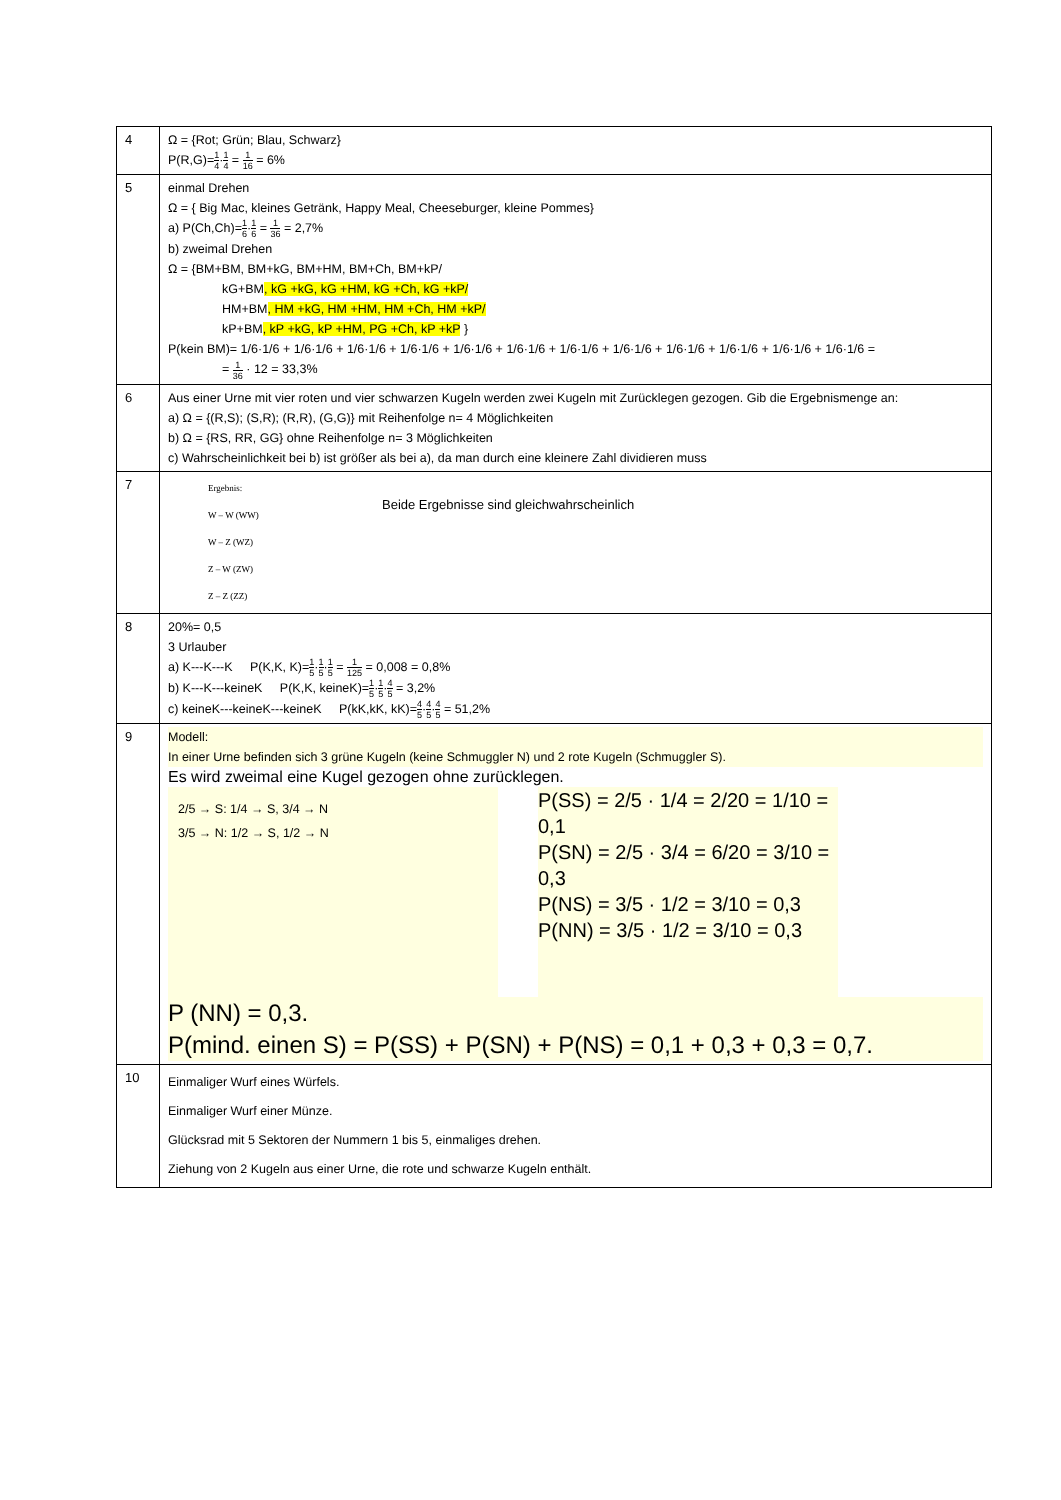| 4 | Ω = {Rot; Grün; Blau, Schwarz} P(R,G)= 1 4 · 1 4 = 1 16 = 6% |
| 5 | einmal Drehen Ω = { Big Mac, kleines Getränk, Happy Meal, Cheeseburger, kleine Pommes} a) P(Ch,Ch)= 1 6 · 1 6 = 1 36 = 2,7% b) zweimal Drehen Ω = {BM+BM, BM+kG, BM+HM, BM+Ch, BM+kP/ kG+BM , kG +kG, kG +HM, kG +Ch, kG +kP/ HM+BM , HM +kG, HM +HM, HM +Ch, HM +kP/ kP+BM , kP +kG, kP +HM, PG +Ch, kP +kP } P(kein BM)= 1/6·1/6 + 1/6·1/6 + 1/6·1/6 + 1/6·1/6 + 1/6·1/6 + 1/6·1/6 + 1/6·1/6 + 1/6·1/6 + 1/6·1/6 + 1/6·1/6 + 1/6·1/6 + 1/6·1/6 = = 1 36 · 12 = 33,3% |
| 6 | Aus einer Urne mit vier roten und vier schwarzen Kugeln werden zwei Kugeln mit Zurücklegen gezogen. Gib die Ergebnismenge an: a) Ω = {(R,S); (S,R); (R,R), (G,G)} mit Reihenfolge n= 4 Möglichkeiten b) Ω = {RS, RR, GG} ohne Reihenfolge n= 3 Möglichkeiten c) Wahrscheinlichkeit bei b) ist größer als bei a), da man durch eine kleinere Zahl dividieren muss |
| 7 | Ergebnis: W – W (WW) W – Z (WZ) Z – W (ZW) Z – Z (ZZ) Beide Ergebnisse sind gleichwahrscheinlich |
| 8 | 20%= 0,5 3 Urlauber a) K---K---K P(K,K, K)= 1 5 · 1 5 · 1 5 = 1 125 = 0,008 = 0,8% b) K---K---keineK P(K,K, keineK)= 1 5 · 1 5 · 4 5 = 3,2% c) keineK---keineK---keineK P(kK,kK, kK)= 4 5 · 4 5 · 4 5 = 51,2% |
| 9 | Modell: In einer Urne befinden sich 3 grüne Kugeln (keine Schmuggler N) und 2 rote Kugeln (Schmuggler S). Es wird zweimal eine Kugel gezogen ohne zurücklegen. 2/5 → S: 1/4 → S, 3/4 → N 3/5 → N: 1/2 → S, 1/2 → N P(SS) = 2/5 · 1/4 = 2/20 = 1/10 = 0,1 P(SN) = 2/5 · 3/4 = 6/20 = 3/10 = 0,3 P(NS) = 3/5 · 1/2 = 3/10 = 0,3 P(NN) = 3/5 · 1/2 = 3/10 = 0,3 P (NN) = 0,3. P(mind. einen S) = P(SS) + P(SN) + P(NS) = 0,1 + 0,3 + 0,3 = 0,7. |
| 10 | Einmaliger Wurf eines Würfels. Einmaliger Wurf einer Münze. Glücksrad mit 5 Sektoren der Nummern 1 bis 5, einmaliges drehen. Ziehung von 2 Kugeln aus einer Urne, die rote und schwarze Kugeln enthält. |